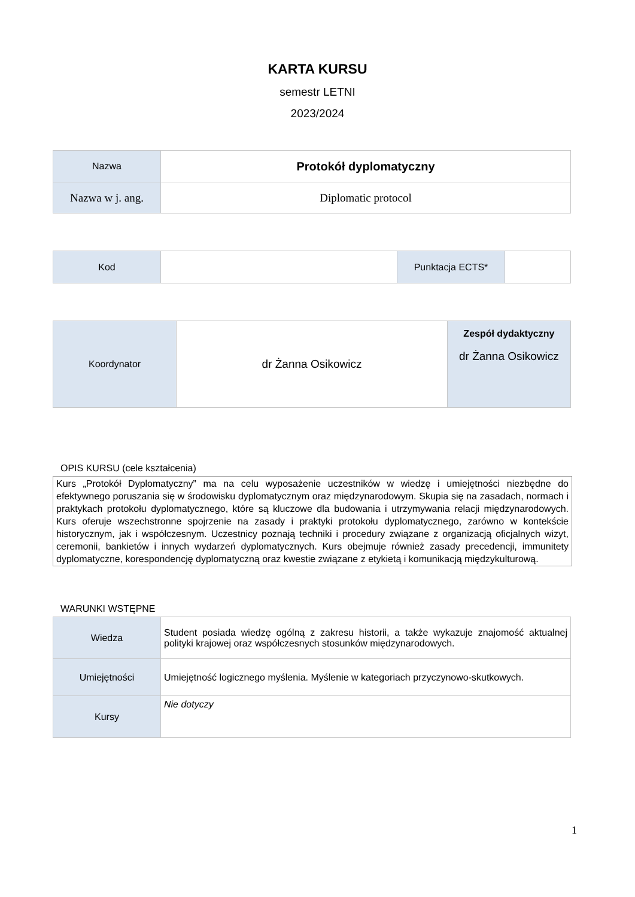KARTA KURSU
semestr LETNI
2023/2024
| Nazwa | Protokół dyplomatyczny |
| Nazwa w j. ang. | Diplomatic protocol |
| Kod | | Punktacja ECTS* | |
| Koordynator | dr Żanna Osikowicz | Zespół dydaktyczny dr Żanna Osikowicz |
OPIS KURSU (cele kształcenia)
Kurs „Protokół Dyplomatyczny” ma na celu wyposażenie uczestników w wiedzę i umiejętności niezbędne do efektywnego poruszania się w środowisku dyplomatycznym oraz międzynarodowym. Skupia się na zasadach, normach i praktykach protokołu dyplomatycznego, które są kluczowe dla budowania i utrzymywania relacji międzynarodowych. Kurs oferuje wszechstronne spojrzenie na zasady i praktyki protokołu dyplomatycznego, zarówno w kontekście historycznym, jak i współczesnym. Uczestnicy poznają techniki i procedury związane z organizacją oficjalnych wizyt, ceremonii, bankietów i innych wydarzeń dyplomatycznych. Kurs obejmuje również zasady precedencji, immunitety dyplomatyczne, korespondencję dyplomatyczną oraz kwestie związane z etykietą i komunikacją międzykulturową.
WARUNKI WSTĘPNE
| Wiedza | Student posiada wiedzę ogólną z zakresu historii, a także wykazuje znajomość aktualnej polityki krajowej oraz współczesnych stosunków międzynarodowych. |
| Umiejętności | Umiejętność logicznego myślenia. Myślenie w kategoriach przyczynowo-skutkowych. |
| Kursy | Nie dotyczy |
1